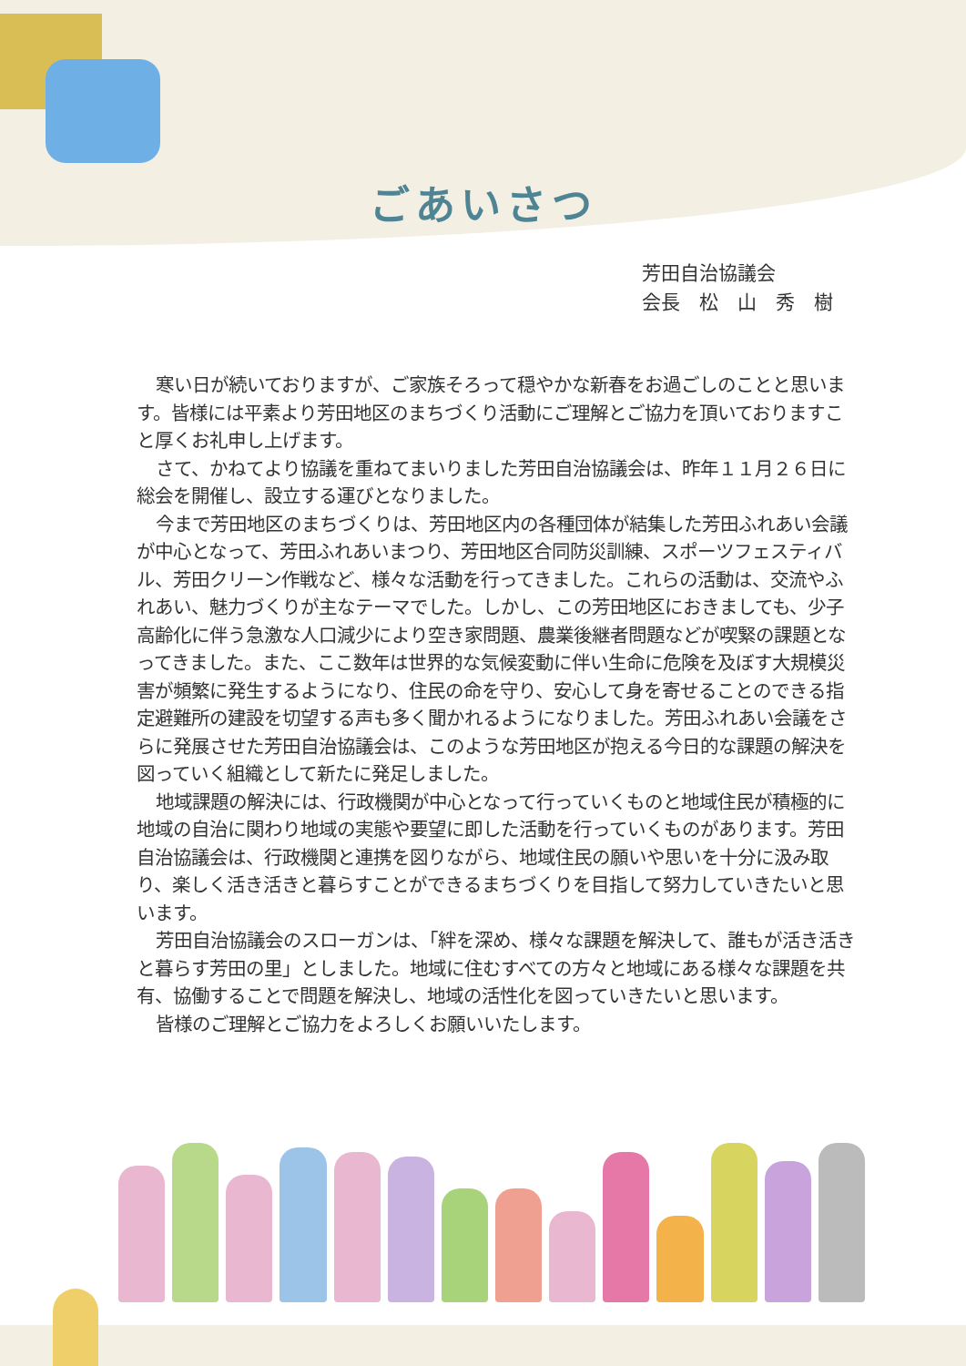ごあいさつ
芳田自治協議会
会長　松　山　秀　樹
寒い日が続いておりますが、ご家族そろって穏やかな新春をお過ごしのことと思います。皆様には平素より芳田地区のまちづくり活動にご理解とご協力を頂いておりますこと厚くお礼申し上げます。
さて、かねてより協議を重ねてまいりました芳田自治協議会は、昨年１１月２６日に総会を開催し、設立する運びとなりました。
今まで芳田地区のまちづくりは、芳田地区内の各種団体が結集した芳田ふれあい会議が中心となって、芳田ふれあいまつり、芳田地区合同防災訓練、スポーツフェスティバル、芳田クリーン作戦など、様々な活動を行ってきました。これらの活動は、交流やふれあい、魅力づくりが主なテーマでした。しかし、この芳田地区におきましても、少子高齢化に伴う急激な人口減少により空き家問題、農業後継者問題などが喫緊の課題となってきました。また、ここ数年は世界的な気候変動に伴い生命に危険を及ぼす大規模災害が頻繁に発生するようになり、住民の命を守り、安心して身を寄せることのできる指定避難所の建設を切望する声も多く聞かれるようになりました。芳田ふれあい会議をさらに発展させた芳田自治協議会は、このような芳田地区が抱える今日的な課題の解決を図っていく組織として新たに発足しました。
地域課題の解決には、行政機関が中心となって行っていくものと地域住民が積極的に地域の自治に関わり地域の実態や要望に即した活動を行っていくものがあります。芳田自治協議会は、行政機関と連携を図りながら、地域住民の願いや思いを十分に汲み取り、楽しく活き活きと暮らすことができるまちづくりを目指して努力していきたいと思います。
芳田自治協議会のスローガンは、「絆を深め、様々な課題を解決して、誰もが活き活きと暮らす芳田の里」としました。地域に住むすべての方々と地域にある様々な課題を共有、協働することで問題を解決し、地域の活性化を図っていきたいと思います。
皆様のご理解とご協力をよろしくお願いいたします。